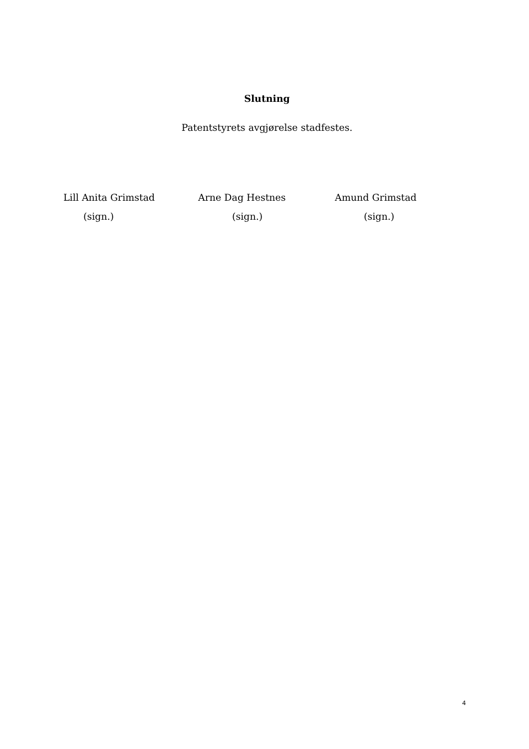Slutning
Patentstyrets avgjørelse stadfestes.
Lill Anita Grimstad
(sign.)
Arne Dag Hestnes
(sign.)
Amund Grimstad
(sign.)
4